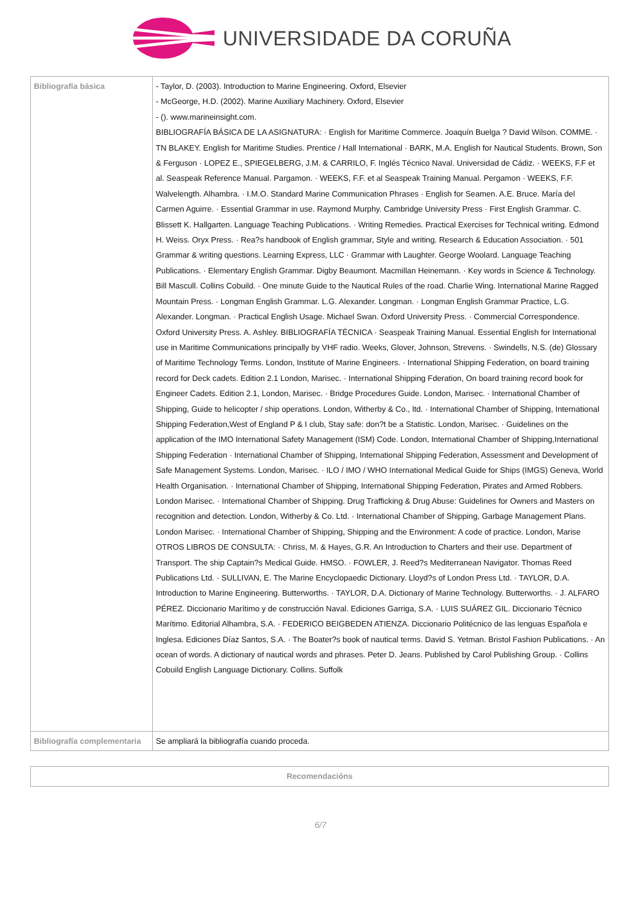UNIVERSIDADE DA CORUÑA
| Bibliografía básica | - Taylor, D. (2003). Introduction to Marine Engineering. Oxford, Elsevier - McGeorge, H.D. (2002). Marine Auxiliary Machinery. Oxford, Elsevier - (). www.marineinsight.com. BIBLIOGRAFÍA BÁSICA DE LA ASIGNATURA: · English for Maritime Commerce. Joaquín Buelga ? David Wilson. COMME. · TN BLAKEY. English for Maritime Studies. Prentice / Hall International · BARK, M.A. English for Nautical Students. Brown, Son & Ferguson · LOPEZ E., SPIEGELBERG, J.M. & CARRILO, F. Inglés Técnico Naval. Universidad de Cádiz. · WEEKS, F.F et al. Seaspeak Reference Manual. Pargamon. · WEEKS, F.F. et al Seaspeak Training Manual. Pergamon · WEEKS, F.F. Walvelength. Alhambra. · I.M.O. Standard Marine Communication Phrases · English for Seamen. A.E. Bruce. María del Carmen Aguirre. · Essential Grammar in use. Raymond Murphy. Cambridge University Press · First English Grammar. C. Blissett K. Hallgarten. Language Teaching Publications. · Writing Remedies. Practical Exercises for Technical writing. Edmond H. Weiss. Oryx Press. · Rea?s handbook of English grammar, Style and writing. Research & Education Association. · 501 Grammar & writing questions. Learning Express, LLC · Grammar with Laughter. George Woolard. Language Teaching Publications. · Elementary English Grammar. Digby Beaumont. Macmillan Heinemann. · Key words in Science & Technology. Bill Mascull. Collins Cobuild. · One minute Guide to the Nautical Rules of the road. Charlie Wing. International Marine Ragged Mountain Press. · Longman English Grammar. L.G. Alexander. Longman. · Longman English Grammar Practice, L.G. Alexander. Longman. · Practical English Usage. Michael Swan. Oxford University Press. · Commercial Correspondence. Oxford University Press. A. Ashley. BIBLIOGRAFÍA TÉCNICA · Seaspeak Training Manual. Essential English for International use in Maritime Communications principally by VHF radio. Weeks, Glover, Johnson, Strevens. · Swindells, N.S. (de) Glossary of Maritime Technology Terms. London, Institute of Marine Engineers. · International Shipping Federation, on board training record for Deck cadets. Edition 2.1 London, Marisec. · International Shipping Fderation, On board training record book for Engineer Cadets. Edition 2.1, London, Marisec. · Bridge Procedures Guide. London, Marisec. · International Chamber of Shipping, Guide to helicopter / ship operations. London, Witherby & Co., ltd. · International Chamber of Shipping, International Shipping Federation,West of England P & I club, Stay safe: don?t be a Statistic. London, Marisec. · Guidelines on the application of the IMO International Safety Management (ISM) Code. London, International Chamber of Shipping,International Shipping Federation · International Chamber of Shipping, International Shipping Federation, Assessment and Development of Safe Management Systems. London, Marisec. · ILO / IMO / WHO International Medical Guide for Ships (IMGS) Geneva, World Health Organisation. · International Chamber of Shipping, International Shipping Federation, Pirates and Armed Robbers. London Marisec. · International Chamber of Shipping. Drug Trafficking & Drug Abuse: Guidelines for Owners and Masters on recognition and detection. London, Witherby & Co. Ltd. · International Chamber of Shipping, Garbage Management Plans. London Marisec. · International Chamber of Shipping, Shipping and the Environment: A code of practice. London, Marise OTROS LIBROS DE CONSULTA: · Chriss, M. & Hayes, G.R. An Introduction to Charters and their use. Department of Transport. The ship Captain?s Medical Guide. HMSO. · FOWLER, J. Reed?s Mediterranean Navigator. Thomas Reed Publications Ltd. · SULLIVAN, E. The Marine Encyclopaedic Dictionary. Lloyd?s of London Press Ltd. · TAYLOR, D.A. Introduction to Marine Engineering. Butterworths. · TAYLOR, D.A. Dictionary of Marine Technology. Butterworths. · J. ALFARO PÉREZ. Diccionario Marítimo y de construcción Naval. Ediciones Garriga, S.A. · LUIS SUÁREZ GIL. Diccionario Técnico Marítimo. Editorial Alhambra, S.A. · FEDERICO BEIGBEDEN ATIENZA. Diccionario Politécnico de las lenguas Española e Inglesa. Ediciones Díaz Santos, S.A. · The Boater?s book of nautical terms. David S. Yetman. Bristol Fashion Publications. · An ocean of words. A dictionary of nautical words and phrases. Peter D. Jeans. Published by Carol Publishing Group. · Collins Cobuild English Language Dictionary. Collins. Suffolk |
| Bibliografía complementaria | Se ampliará la bibliografía cuando proceda. |
| Recomendacións |
6/7